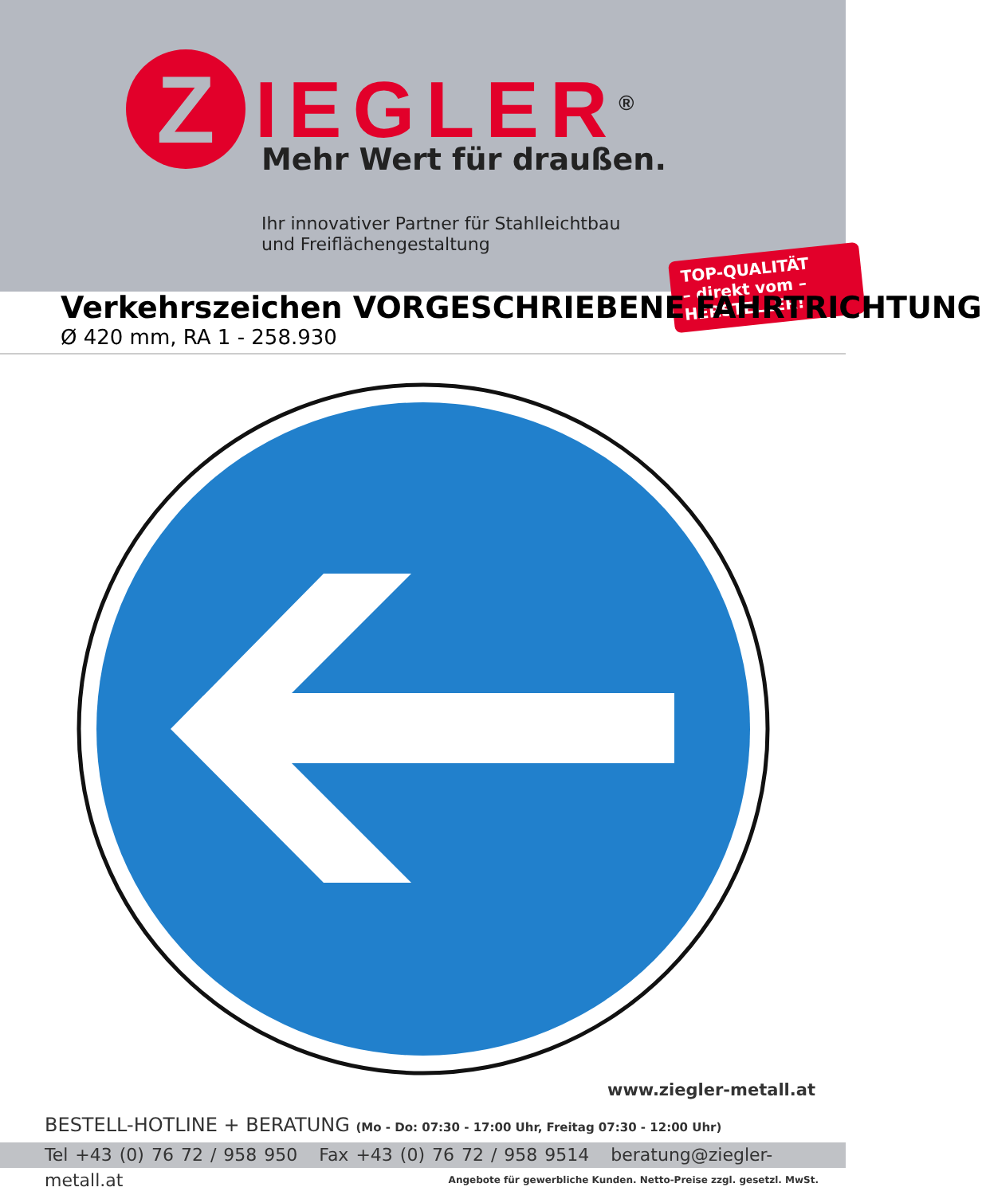Z
IEGLER<sup>®</sup>
Mehr Wert für draußen.
Ihr innovativer Partner für Stahlleichtbau
und Freiflächengestaltung
TOP-QUALITÄT
– direkt vom –
HERSTELLER!
Verkehrszeichen VORGESCHRIEBENE FAHRTRICHTUNG
Ø 420 mm, RA 1 - 258.930
www.ziegler-metall.at
BESTELL-HOTLINE + BERATUNG (Mo - Do: 07:30 - 17:00 Uhr, Freitag 07:30 - 12:00 Uhr)
Tel +43 (0) 76 72 / 958 950 Fax +43 (0) 76 72 / 958 9514 beratung@ziegler-metall.at
Angebote für gewerbliche Kunden. Netto-Preise zzgl. gesetzl. MwSt.